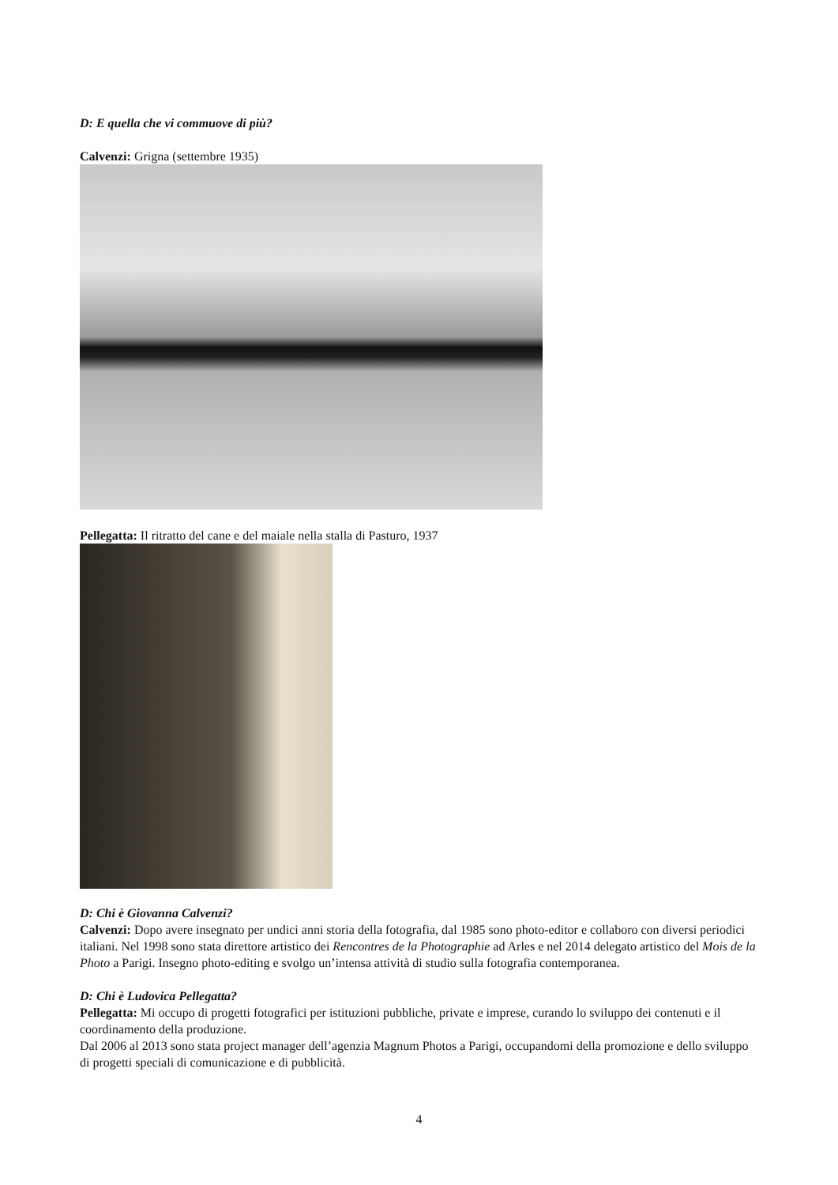D: E quella che vi commuove di più?
Calvenzi: Grigna (settembre 1935)
Pellegatta: Il ritratto del cane e del maiale nella stalla di Pasturo, 1937
D: Chi è Giovanna Calvenzi?
Calvenzi: Dopo avere insegnato per undici anni storia della fotografia, dal 1985 sono photo-editor e collaboro con diversi periodici italiani. Nel 1998 sono stata direttore artistico dei Rencontres de la Photographie ad Arles e nel 2014 delegato artistico del Mois de la Photo a Parigi. Insegno photo-editing e svolgo un’intensa attività di studio sulla fotografia contemporanea.
D: Chi è Ludovica Pellegatta?
Pellegatta: Mi occupo di progetti fotografici per istituzioni pubbliche, private e imprese, curando lo sviluppo dei contenuti e il coordinamento della produzione.
Dal 2006 al 2013 sono stata project manager dell’agenzia Magnum Photos a Parigi, occupandomi della promozione e dello sviluppo di progetti speciali di comunicazione e di pubblicità.
4